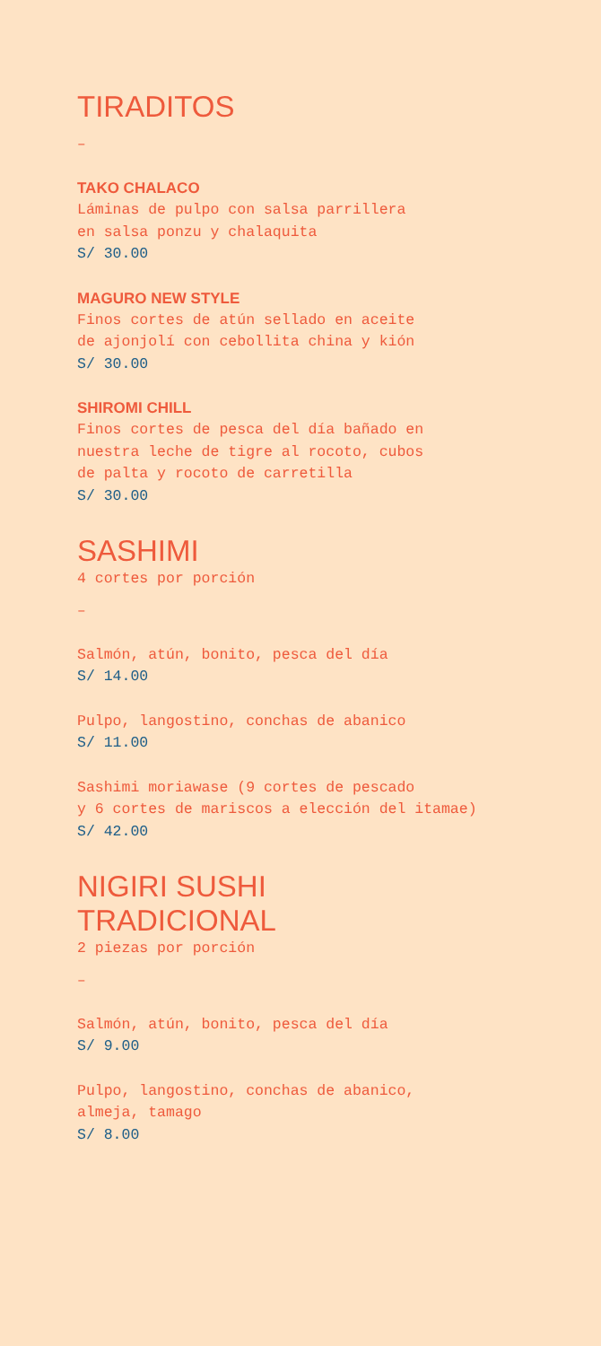TIRADITOS
–
TAKO CHALACO
Láminas de pulpo con salsa parrillera
en salsa ponzu y chalaquita
S/ 30.00
MAGURO NEW STYLE
Finos cortes de atún sellado en aceite
de ajonjolí con cebollita china y kión
S/ 30.00
SHIROMI CHILL
Finos cortes de pesca del día bañado en
nuestra leche de tigre al rocoto, cubos
de palta y rocoto de carretilla
S/ 30.00
SASHIMI
4 cortes por porción
–
Salmón, atún, bonito, pesca del día
S/ 14.00
Pulpo, langostino, conchas de abanico
S/ 11.00
Sashimi moriawase (9 cortes de pescado
y 6 cortes de mariscos a elección del itamae)
S/ 42.00
NIGIRI SUSHI
TRADICIONAL
2 piezas por porción
–
Salmón, atún, bonito, pesca del día
S/ 9.00
Pulpo, langostino, conchas de abanico,
almeja, tamago
S/ 8.00